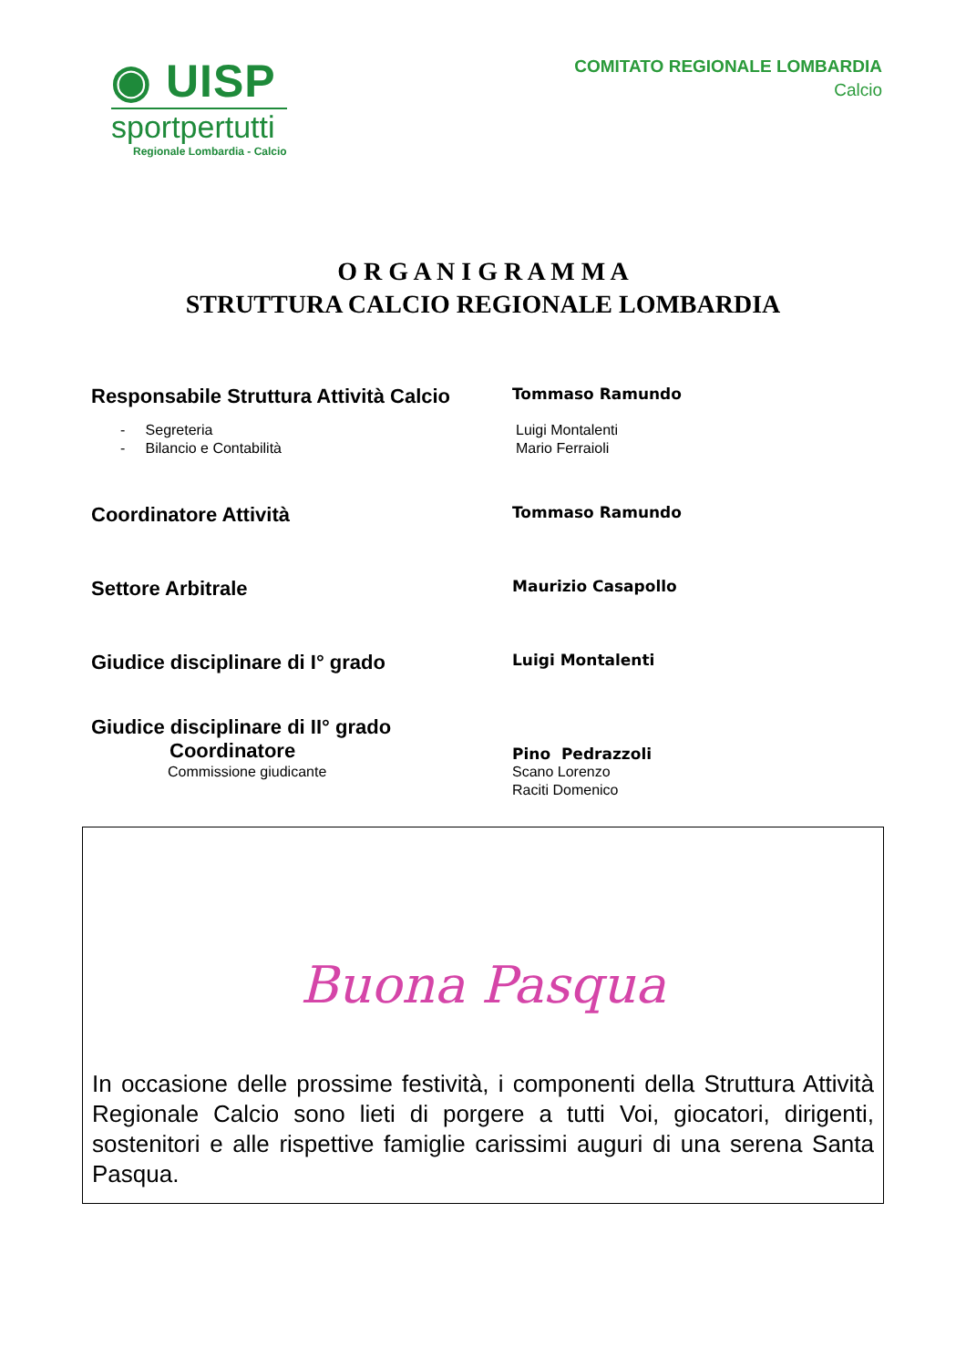◉ UISP
sportpertutti
Regionale Lombardia - Calcio
COMITATO REGIONALE LOMBARDIA
Calcio
O R G A N I G R A M M A
STRUTTURA CALCIO REGIONALE LOMBARDIA
Responsabile Struttura Attività Calcio
Tommaso Ramundo
- Segreteria
- Bilancio e Contabilità
Luigi Montalenti
Mario Ferraioli
Coordinatore Attività
Tommaso Ramundo
Settore Arbitrale
Maurizio Casapollo
Giudice disciplinare di I° grado
Luigi Montalenti
Giudice disciplinare di II° grado
Coordinatore
Commissione giudicante
Pino Pedrazzoli
Scano Lorenzo
Raciti Domenico
Buona Pasqua
In occasione delle prossime festività, i componenti della Struttura Attività Regionale Calcio sono lieti di porgere a tutti Voi, giocatori, dirigenti, sostenitori e alle rispettive famiglie carissimi auguri di una serena Santa Pasqua.